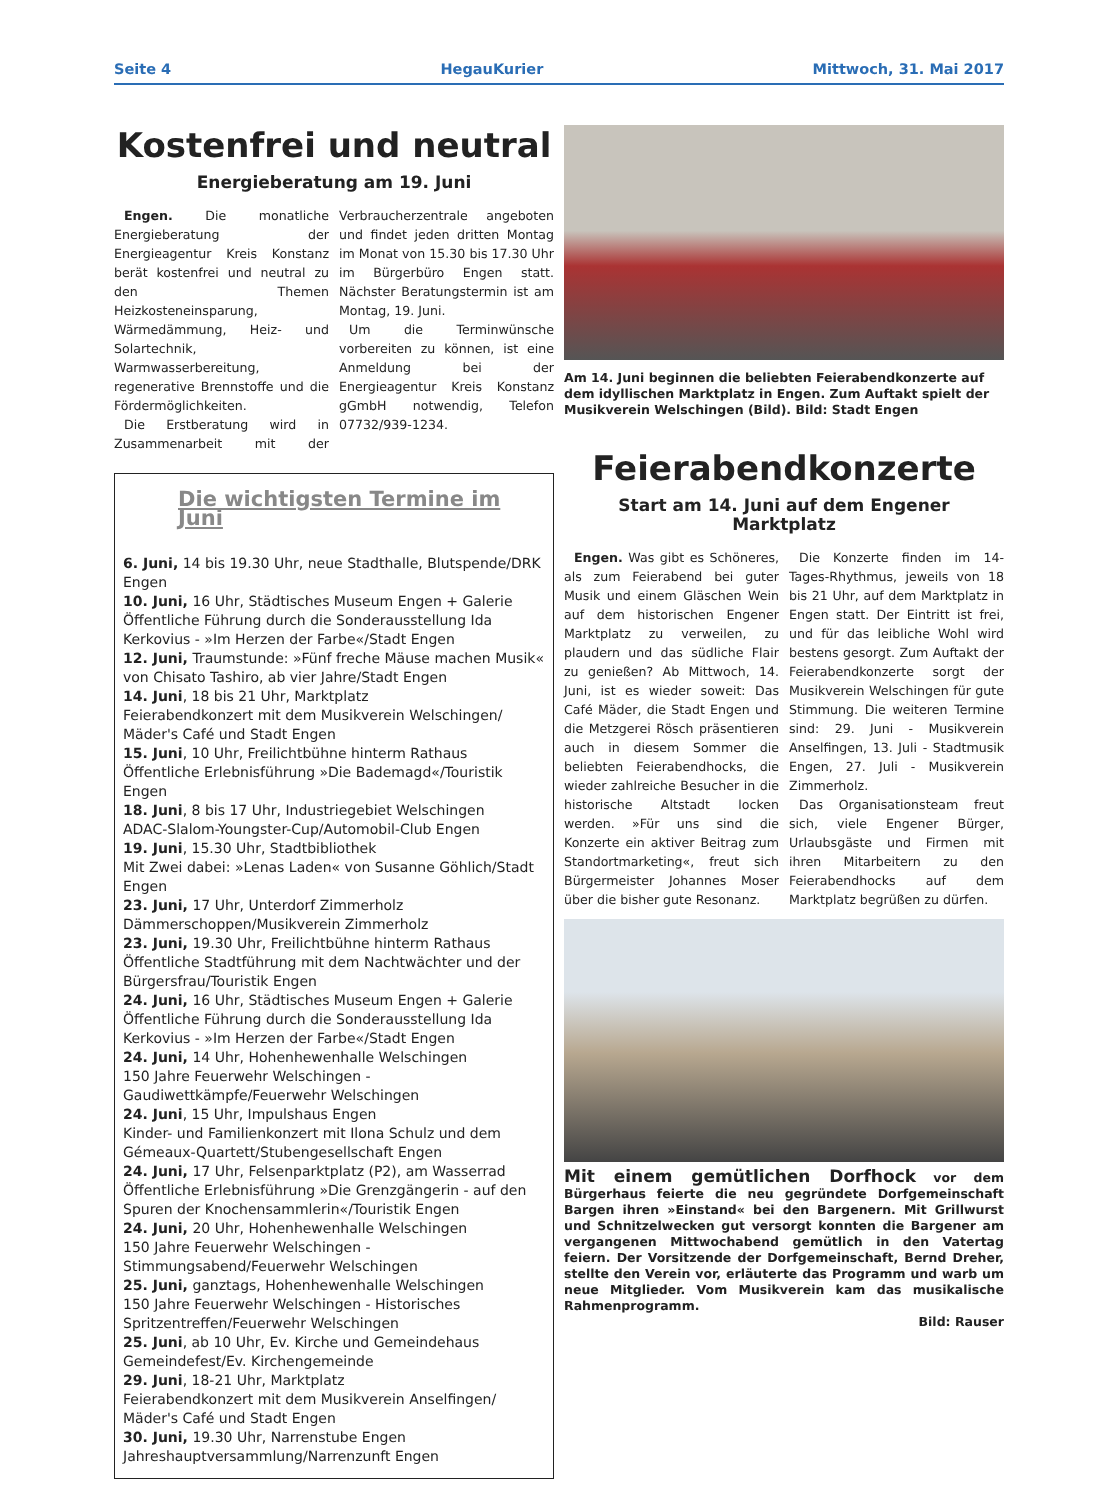Seite 4 HegauKurier Mittwoch, 31. Mai 2017
Kostenfrei und neutral
Energieberatung am 19. Juni
Engen. Die monatliche Energieberatung der Energieagentur Kreis Konstanz berät kostenfrei und neutral zu den Themen Heizkosteneinsparung, Wärmedämmung, Heiz- und Solartechnik, Warmwasserbereitung, regenerative Brennstoffe und die Fördermöglichkeiten.
Die Erstberatung wird in Zusammenarbeit mit der Verbraucherzentrale angeboten und findet jeden dritten Montag im Monat von 15.30 bis 17.30 Uhr im Bürgerbüro Engen statt. Nächster Beratungstermin ist am Montag, 19. Juni.
Um die Terminwünsche vorbereiten zu können, ist eine Anmeldung bei der Energieagentur Kreis Konstanz gGmbH notwendig, Telefon 07732/939-1234.
Die wichtigsten Termine im Juni
6. Juni, 14 bis 19.30 Uhr, neue Stadthalle, Blutspende/DRK Engen
10. Juni, 16 Uhr, Städtisches Museum Engen + Galerie
Öffentliche Führung durch die Sonderausstellung Ida Kerkovius - »Im Herzen der Farbe«/Stadt Engen
12. Juni, Traumstunde: »Fünf freche Mäuse machen Musik« von Chisato Tashiro, ab vier Jahre/Stadt Engen
14. Juni, 18 bis 21 Uhr, Marktplatz
Feierabendkonzert mit dem Musikverein Welschingen/ Mäder's Café und Stadt Engen
15. Juni, 10 Uhr, Freilichtbühne hinterm Rathaus
Öffentliche Erlebnisführung »Die Bademagd«/Touristik Engen
18. Juni, 8 bis 17 Uhr, Industriegebiet Welschingen
ADAC-Slalom-Youngster-Cup/Automobil-Club Engen
19. Juni, 15.30 Uhr, Stadtbibliothek
Mit Zwei dabei: »Lenas Laden« von Susanne Göhlich/Stadt Engen
23. Juni, 17 Uhr, Unterdorf Zimmerholz
Dämmerschoppen/Musikverein Zimmerholz
23. Juni, 19.30 Uhr, Freilichtbühne hinterm Rathaus
Öffentliche Stadtführung mit dem Nachtwächter und der Bürgersfrau/Touristik Engen
24. Juni, 16 Uhr, Städtisches Museum Engen + Galerie
Öffentliche Führung durch die Sonderausstellung Ida Kerkovius - »Im Herzen der Farbe«/Stadt Engen
24. Juni, 14 Uhr, Hohenhewenhalle Welschingen
150 Jahre Feuerwehr Welschingen - Gaudiwettkämpfe/Feuerwehr Welschingen
24. Juni, 15 Uhr, Impulshaus Engen
Kinder- und Familienkonzert mit Ilona Schulz und dem Gémeaux-Quartett/Stubengesellschaft Engen
24. Juni, 17 Uhr, Felsenparktplatz (P2), am Wasserrad
Öffentliche Erlebnisführung »Die Grenzgängerin - auf den Spuren der Knochensammlerin«/Touristik Engen
24. Juni, 20 Uhr, Hohenhewenhalle Welschingen
150 Jahre Feuerwehr Welschingen - Stimmungsabend/Feuerwehr Welschingen
25. Juni, ganztags, Hohenhewenhalle Welschingen
150 Jahre Feuerwehr Welschingen - Historisches Spritzentreffen/Feuerwehr Welschingen
25. Juni, ab 10 Uhr, Ev. Kirche und Gemeindehaus
Gemeindefest/Ev. Kirchengemeinde
29. Juni, 18-21 Uhr, Marktplatz
Feierabendkonzert mit dem Musikverein Anselfingen/ Mäder's Café und Stadt Engen
30. Juni, 19.30 Uhr, Narrenstube Engen
Jahreshauptversammlung/Narrenzunft Engen
Am 14. Juni beginnen die beliebten Feierabendkonzerte auf dem idyllischen Marktplatz in Engen. Zum Auftakt spielt der Musikverein Welschingen (Bild). Bild: Stadt Engen
Feierabendkonzerte
Start am 14. Juni auf dem Engener Marktplatz
Engen. Was gibt es Schöneres, als zum Feierabend bei guter Musik und einem Gläschen Wein auf dem historischen Engener Marktplatz zu verweilen, zu plaudern und das südliche Flair zu genießen? Ab Mittwoch, 14. Juni, ist es wieder soweit: Das Café Mäder, die Stadt Engen und die Metzgerei Rösch präsentieren auch in diesem Sommer die beliebten Feierabendhocks, die wieder zahlreiche Besucher in die historische Altstadt locken werden. »Für uns sind die Konzerte ein aktiver Beitrag zum Standortmarketing«, freut sich Bürgermeister Johannes Moser über die bisher gute Resonanz.
Die Konzerte finden im 14-Tages-Rhythmus, jeweils von 18 bis 21 Uhr, auf dem Marktplatz in Engen statt. Der Eintritt ist frei, und für das leibliche Wohl wird bestens gesorgt. Zum Auftakt der Feierabendkonzerte sorgt der Musikverein Welschingen für gute Stimmung. Die weiteren Termine sind: 29. Juni - Musikverein Anselfingen, 13. Juli - Stadtmusik Engen, 27. Juli - Musikverein Zimmerholz.
Das Organisationsteam freut sich, viele Engener Bürger, Urlaubsgäste und Firmen mit ihren Mitarbeitern zu den Feierabendhocks auf dem Marktplatz begrüßen zu dürfen.
Mit einem gemütlichen Dorfhock vor dem Bürgerhaus feierte die neu gegründete Dorfgemeinschaft Bargen ihren »Einstand« bei den Bargenern. Mit Grillwurst und Schnitzelwecken gut versorgt konnten die Bargener am vergangenen Mittwochabend gemütlich in den Vatertag feiern. Der Vorsitzende der Dorfgemeinschaft, Bernd Dreher, stellte den Verein vor, erläuterte das Programm und warb um neue Mitglieder. Vom Musikverein kam das musikalische Rahmenprogramm.
Bild: Rauser